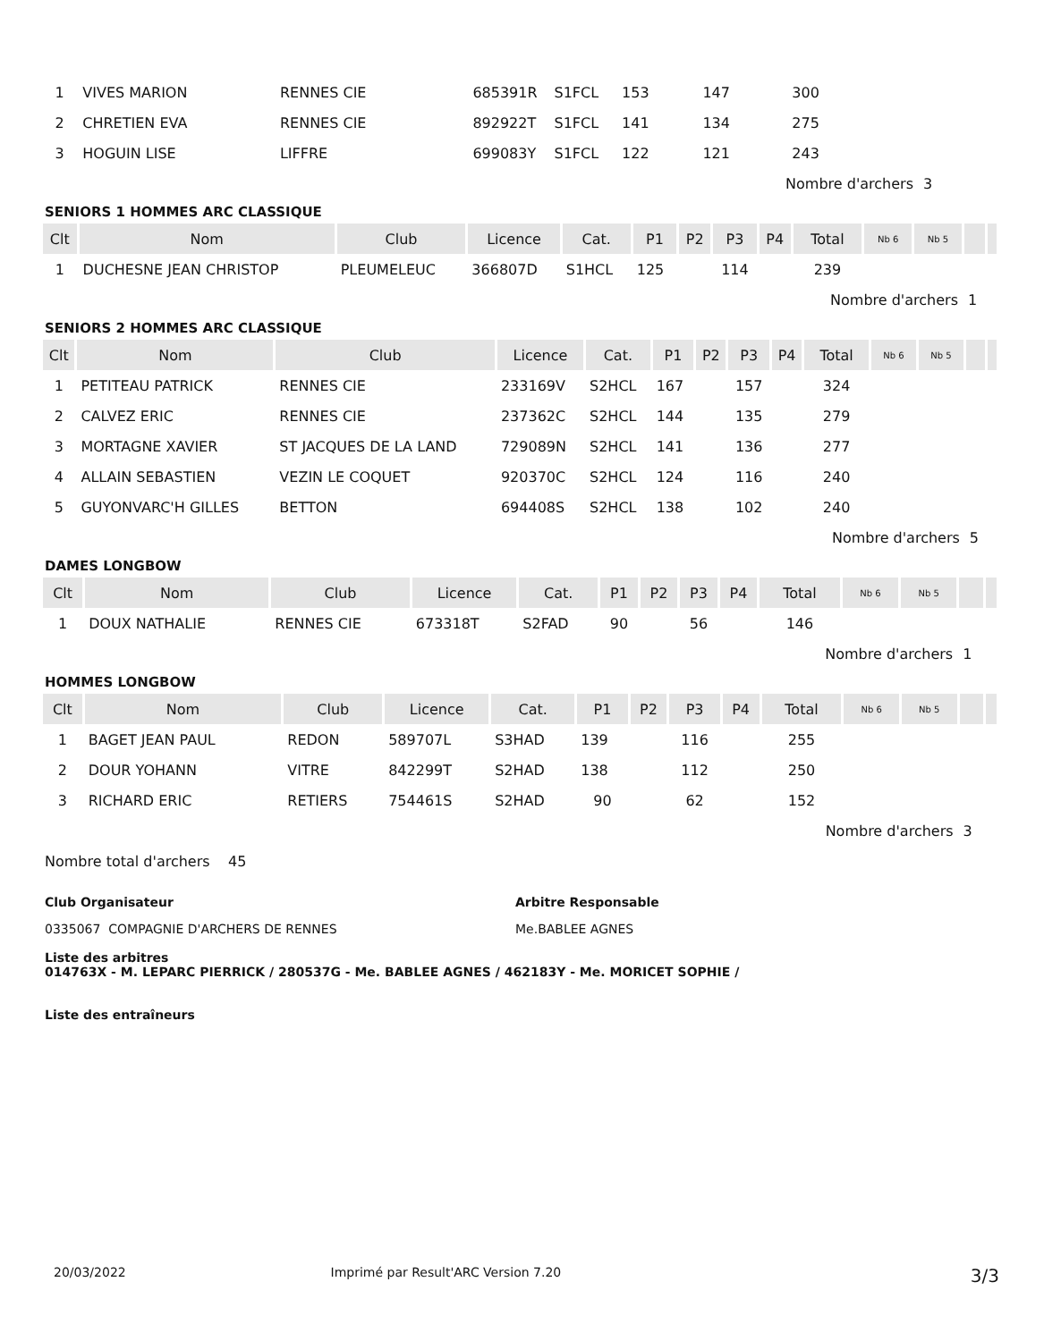| 1 | VIVES MARION | RENNES CIE | 685391R | S1FCL | 153 | | 147 | | 300 | | | | |
| 2 | CHRETIEN EVA | RENNES CIE | 892922T | S1FCL | 141 | | 134 | | 275 | | | | |
| 3 | HOGUIN LISE | LIFFRE | 699083Y | S1FCL | 122 | | 121 | | 243 | | | | |
| | | | | | | | | | Nombre d'archers | | | 3 | |
SENIORS 1 HOMMES ARC CLASSIQUE
| Clt | Nom | Club | Licence | Cat. | P1 | P2 | P3 | P4 | Total | Nb 6 | Nb 5 | | |
| --- | --- | --- | --- | --- | --- | --- | --- | --- | --- | --- | --- | --- | --- |
| 1 | DUCHESNE JEAN CHRISTOP | PLEUMELEUC | 366807D | S1HCL | 125 | | 114 | | 239 | | | | |
| | | | | | | | | | Nombre d'archers | | | 1 | |
SENIORS 2 HOMMES ARC CLASSIQUE
| Clt | Nom | Club | Licence | Cat. | P1 | P2 | P3 | P4 | Total | Nb 6 | Nb 5 | | |
| --- | --- | --- | --- | --- | --- | --- | --- | --- | --- | --- | --- | --- | --- |
| 1 | PETITEAU PATRICK | RENNES CIE | 233169V | S2HCL | 167 | | 157 | | 324 | | | | |
| 2 | CALVEZ ERIC | RENNES CIE | 237362C | S2HCL | 144 | | 135 | | 279 | | | | |
| 3 | MORTAGNE XAVIER | ST JACQUES DE LA LAND | 729089N | S2HCL | 141 | | 136 | | 277 | | | | |
| 4 | ALLAIN SEBASTIEN | VEZIN LE COQUET | 920370C | S2HCL | 124 | | 116 | | 240 | | | | |
| 5 | GUYONVARC'H GILLES | BETTON | 694408S | S2HCL | 138 | | 102 | | 240 | | | | |
| | | | | | | | | | Nombre d'archers | | | 5 | |
DAMES LONGBOW
| Clt | Nom | Club | Licence | Cat. | P1 | P2 | P3 | P4 | Total | Nb 6 | Nb 5 | | |
| --- | --- | --- | --- | --- | --- | --- | --- | --- | --- | --- | --- | --- | --- |
| 1 | DOUX NATHALIE | RENNES CIE | 673318T | S2FAD | 90 | | 56 | | 146 | | | | |
| | | | | | | | | | Nombre d'archers | | | 1 | |
HOMMES LONGBOW
| Clt | Nom | Club | Licence | Cat. | P1 | P2 | P3 | P4 | Total | Nb 6 | Nb 5 | | |
| --- | --- | --- | --- | --- | --- | --- | --- | --- | --- | --- | --- | --- | --- |
| 1 | BAGET JEAN PAUL | REDON | 589707L | S3HAD | 139 | | 116 | | 255 | | | | |
| 2 | DOUR YOHANN | VITRE | 842299T | S2HAD | 138 | | 112 | | 250 | | | | |
| 3 | RICHARD ERIC | RETIERS | 754461S | S2HAD | 90 | | 62 | | 152 | | | | |
| | | | | | | | | | Nombre d'archers | | | 3 | |
Nombre total d'archers 45
Club Organisateur
0335067 COMPAGNIE D'ARCHERS DE RENNES
Arbitre Responsable
Me.BABLEE AGNES
Liste des arbitres
014763X - M. LEPARC PIERRICK / 280537G - Me. BABLEE AGNES / 462183Y - Me. MORICET SOPHIE /
Liste des entraîneurs
20/03/2022 Imprimé par Result'ARC Version 7.20 3/3